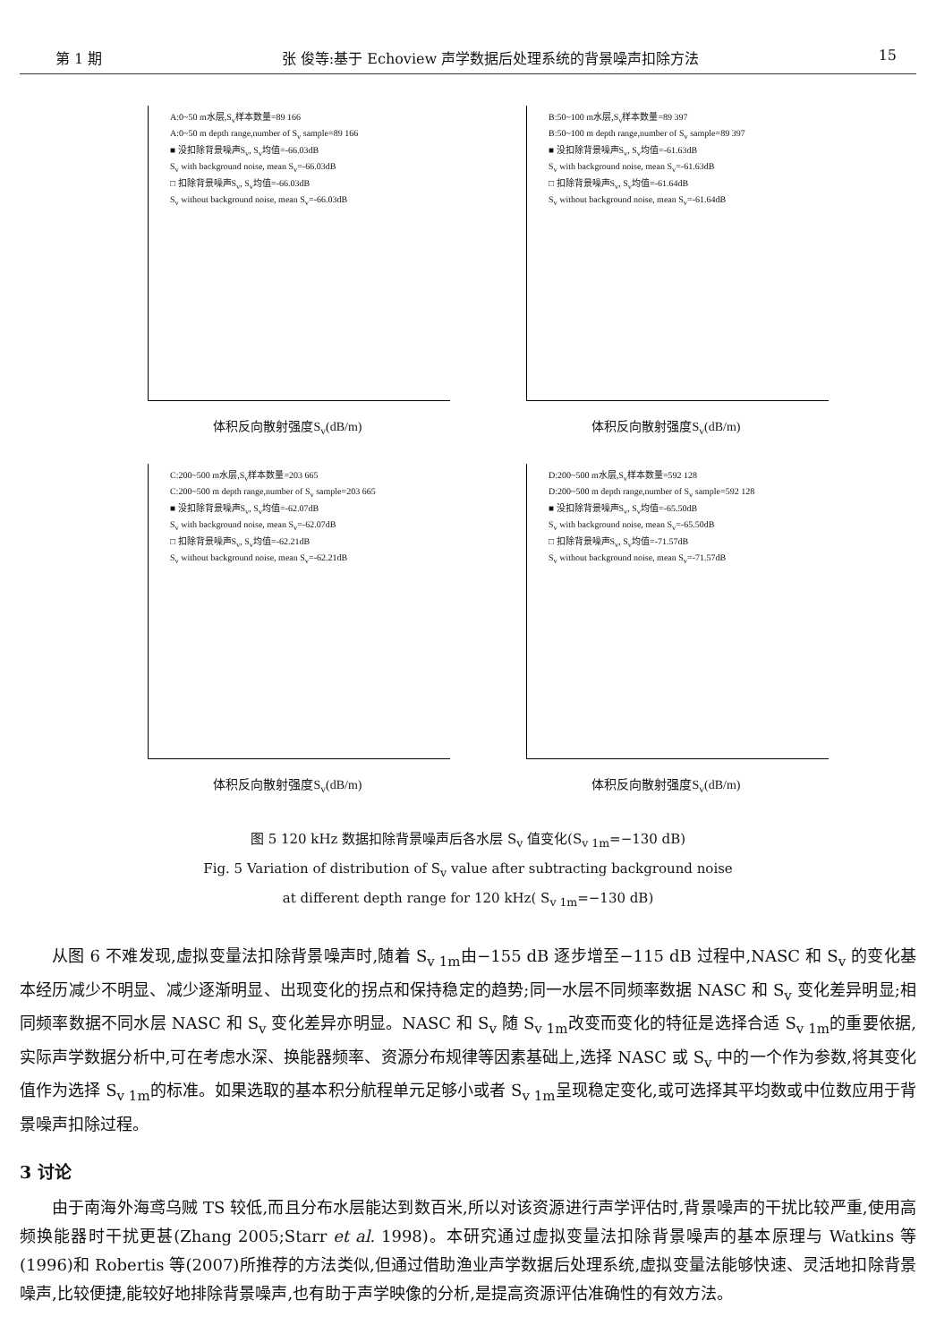第 1 期 张 俊等:基于 Echoview 声学数据后处理系统的背景噪声扣除方法 15
A:0~50 m水层,S<sub>v</sub>样本数量=89 166
A:0~50 m depth range,number of S<sub>v</sub> sample=89 166
■ 没扣除背景噪声S<sub>v</sub>, S<sub>v</sub>均值=-66.03dB
S<sub>v</sub> with background noise, mean S<sub>v</sub>=-66.03dB
□ 扣除背景噪声S<sub>v</sub>, S<sub>v</sub>均值=-66.03dB
S<sub>v</sub> without background noise, mean S<sub>v</sub>=-66.03dB
体积反向散射强度S<sub>v</sub>(dB/m)
B:50~100 m水层,S<sub>v</sub>样本数量=89 397
B:50~100 m depth range,number of S<sub>v</sub> sample=89 397
■ 没扣除背景噪声S<sub>v</sub>, S<sub>v</sub>均值=-61.63dB
S<sub>v</sub> with background noise, mean S<sub>v</sub>=-61.63dB
□ 扣除背景噪声S<sub>v</sub>, S<sub>v</sub>均值=-61.64dB
S<sub>v</sub> without background noise, mean S<sub>v</sub>=-61.64dB
体积反向散射强度S<sub>v</sub>(dB/m)
C:200~500 m水层,S<sub>v</sub>样本数量=203 665
C:200~500 m depth range,number of S<sub>v</sub> sample=203 665
■ 没扣除背景噪声S<sub>v</sub>, S<sub>v</sub>均值=-62.07dB
S<sub>v</sub> with background noise, mean S<sub>v</sub>=-62.07dB
□ 扣除背景噪声S<sub>v</sub>, S<sub>v</sub>均值=-62.21dB
S<sub>v</sub> without background noise, mean S<sub>v</sub>=-62.21dB
体积反向散射强度S<sub>v</sub>(dB/m)
D:200~500 m水层,S<sub>v</sub>样本数量=592 128
D:200~500 m depth range,number of S<sub>v</sub> sample=592 128
■ 没扣除背景噪声S<sub>v</sub>, S<sub>v</sub>均值=-65.50dB
S<sub>v</sub> with background noise, mean S<sub>v</sub>=-65.50dB
□ 扣除背景噪声S<sub>v</sub>, S<sub>v</sub>均值=-71.57dB
S<sub>v</sub> without background noise, mean S<sub>v</sub>=-71.57dB
体积反向散射强度S<sub>v</sub>(dB/m)
图 5 120 kHz 数据扣除背景噪声后各水层 S<sub>v</sub> 值变化(S<sub>v 1m</sub>=−130 dB)
Fig. 5 Variation of distribution of S<sub>v</sub> value after subtracting background noise
at different depth range for 120 kHz( S<sub>v 1m</sub>=−130 dB)
从图 6 不难发现,虚拟变量法扣除背景噪声时,随着 S<sub>v 1m</sub>由−155 dB 逐步增至−115 dB 过程中,NASC 和 S<sub>v</sub> 的变化基本经历减少不明显、减少逐渐明显、出现变化的拐点和保持稳定的趋势;同一水层不同频率数据 NASC 和 S<sub>v</sub> 变化差异明显;相同频率数据不同水层 NASC 和 S<sub>v</sub> 变化差异亦明显。NASC 和 S<sub>v</sub> 随 S<sub>v 1m</sub>改变而变化的特征是选择合适 S<sub>v 1m</sub>的重要依据,实际声学数据分析中,可在考虑水深、换能器频率、资源分布规律等因素基础上,选择 NASC 或 S<sub>v</sub> 中的一个作为参数,将其变化值作为选择 S<sub>v 1m</sub>的标准。如果选取的基本积分航程单元足够小或者 S<sub>v 1m</sub>呈现稳定变化,或可选择其平均数或中位数应用于背景噪声扣除过程。
3 讨论
由于南海外海鸢乌贼 TS 较低,而且分布水层能达到数百米,所以对该资源进行声学评估时,背景噪声的干扰比较严重,使用高频换能器时干扰更甚(Zhang 2005;Starr et al. 1998)。本研究通过虚拟变量法扣除背景噪声的基本原理与 Watkins 等(1996)和 Robertis 等(2007)所推荐的方法类似,但通过借助渔业声学数据后处理系统,虚拟变量法能够快速、灵活地扣除背景噪声,比较便捷,能较好地排除背景噪声,也有助于声学映像的分析,是提高资源评估准确性的有效方法。